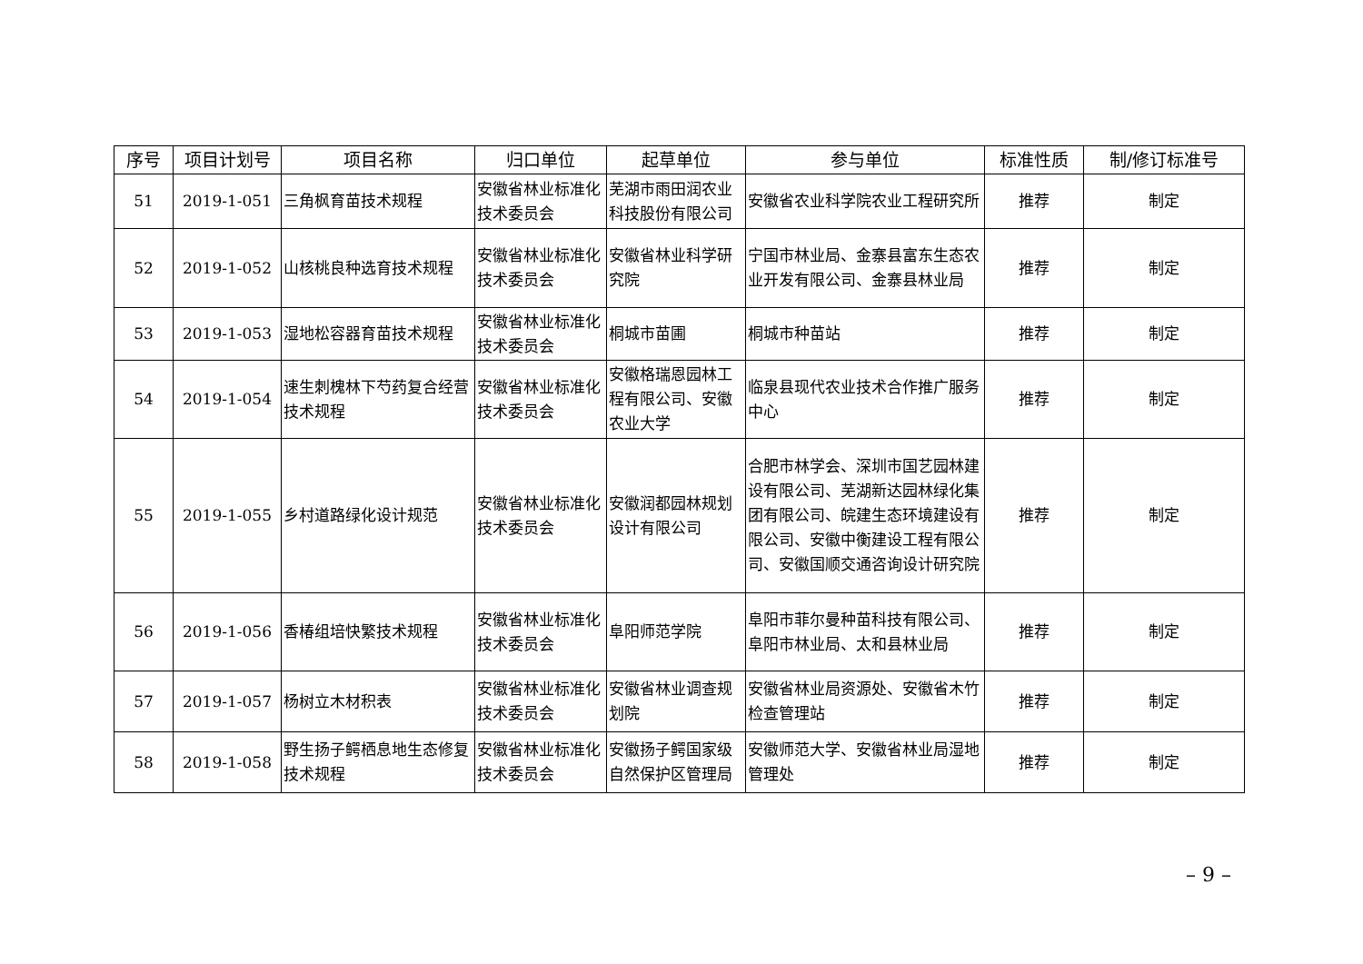| 序号 | 项目计划号 | 项目名称 | 归口单位 | 起草单位 | 参与单位 | 标准性质 | 制/修订标准号 |
| --- | --- | --- | --- | --- | --- | --- | --- |
| 51 | 2019-1-051 | 三角枫育苗技术规程 | 安徽省林业标准化技术委员会 | 芜湖市雨田润农业科技股份有限公司 | 安徽省农业科学院农业工程研究所 | 推荐 | 制定 |
| 52 | 2019-1-052 | 山核桃良种选育技术规程 | 安徽省林业标准化技术委员会 | 安徽省林业科学研究院 | 宁国市林业局、金寨县富东生态农业开发有限公司、金寨县林业局 | 推荐 | 制定 |
| 53 | 2019-1-053 | 湿地松容器育苗技术规程 | 安徽省林业标准化技术委员会 | 桐城市苗圃 | 桐城市种苗站 | 推荐 | 制定 |
| 54 | 2019-1-054 | 速生刺槐林下芍药复合经营技术规程 | 安徽省林业标准化技术委员会 | 安徽格瑞恩园林工程有限公司、安徽农业大学 | 临泉县现代农业技术合作推广服务中心 | 推荐 | 制定 |
| 55 | 2019-1-055 | 乡村道路绿化设计规范 | 安徽省林业标准化技术委员会 | 安徽润都园林规划设计有限公司 | 合肥市林学会、深圳市国艺园林建设有限公司、芜湖新达园林绿化集团有限公司、皖建生态环境建设有限公司、安徽中衡建设工程有限公司、安徽国顺交通咨询设计研究院 | 推荐 | 制定 |
| 56 | 2019-1-056 | 香椿组培快繁技术规程 | 安徽省林业标准化技术委员会 | 阜阳师范学院 | 阜阳市菲尔曼种苗科技有限公司、阜阳市林业局、太和县林业局 | 推荐 | 制定 |
| 57 | 2019-1-057 | 杨树立木材积表 | 安徽省林业标准化技术委员会 | 安徽省林业调查规划院 | 安徽省林业局资源处、安徽省木竹检查管理站 | 推荐 | 制定 |
| 58 | 2019-1-058 | 野生扬子鳄栖息地生态修复技术规程 | 安徽省林业标准化技术委员会 | 安徽扬子鳄国家级自然保护区管理局 | 安徽师范大学、安徽省林业局湿地管理处 | 推荐 | 制定 |
– 9 –